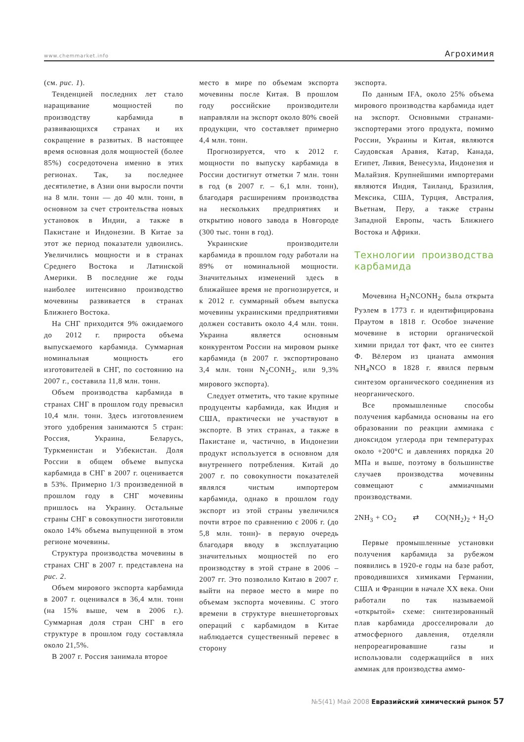www.chemmarket.info Агрохимия
(см. рис. 1).
Тенденцией последних лет стало наращивание мощностей по производству карбамида в развивающихся странах и их сокращение в развитых. В настоящее время основная доля мощностей (более 85%) сосредоточена именно в этих регионах. Так, за последнее десятилетие, в Азии они выросли почти на 8 млн. тонн — до 40 млн. тонн, в основном за счет строительства новых установок в Индии, а также в Пакистане и Индонезии. В Китае за этот же период показатели удвоились. Увеличились мощности и в странах Среднего Востока и Латинской Америки. В последние же годы наиболее интенсивно производство мочевины развивается в странах Ближнего Востока.
На СНГ приходится 9% ожидаемого до 2012 г. прироста объема выпускаемого карбамида. Суммарная номинальная мощность его изготовителей в СНГ, по состоянию на 2007 г., составила 11,8 млн. тонн.
Объем производства карбамида в странах СНГ в прошлом году превысил 10,4 млн. тонн. Здесь изготовлением этого удобрения занимаются 5 стран: Россия, Украина, Беларусь, Туркменистан и Узбекистан. Доля России в общем объеме выпуска карбамида в СНГ в 2007 г. оценивается в 53%. Примерно 1/3 произведенной в прошлом году в СНГ мочевины пришлось на Украину. Остальные страны СНГ в совокупности зиготовили около 14% объема выпущенной в этом регионе мочевины.
Структура производства мочевины в странах СНГ в 2007 г. представлена на рис. 2.
Объем мирового экспорта карбамида в 2007 г. оценивался в 36,4 млн. тонн (на 15% выше, чем в 2006 г.). Суммарная доля стран СНГ в его структуре в прошлом году составляла около 21,5%.
В 2007 г. Россия занимала второе
место в мире по объемам экспорта мочевины после Китая. В прошлом году российские производители направляли на экспорт около 80% своей продукции, что составляет примерно 4,4 млн. тонн.
Прогнозируется, что к 2012 г. мощности по выпуску карбамида в России достигнут отметки 7 млн. тонн в год (в 2007 г. – 6,1 млн. тонн), благодаря расширениям производства на нескольких предприятиях и открытию нового завода в Новгороде (300 тыс. тонн в год).
Украинские производители карбамида в прошлом году работали на 89% от номинальной мощности. Значительных изменений здесь в ближайшее время не прогнозируется, и к 2012 г. суммарный объем выпуска мочевины украинскими предприятиями должен составить около 4,4 млн. тонн. Украина является основным конкурентом России на мировом рынке карбамида (в 2007 г. экспортировано 3,4 млн. тонн N<sub>2</sub>CONH<sub>2</sub>, или 9,3% мирового экспорта).
Следует отметить, что такие крупные продуценты карбамида, как Индия и США, практически не участвуют в экспорте. В этих странах, а также в Пакистане и, частично, в Индонезии продукт используется в основном для внутреннего потребления. Китай до 2007 г. по совокупности показателей являлся чистым импортером карбамида, однако в прошлом году экспорт из этой страны увеличился почти втрое по сравнению с 2006 г. (до 5,8 млн. тонн)- в первую очередь благодаря вводу в эксплуатацию значительных мощностей по его производству в этой стране в 2006 – 2007 гг. Это позволило Китаю в 2007 г. выйти на первое место в мире по объемам экспорта мочевины. С этого времени в структуре внешнеторговых операций с карбамидом в Китае наблюдается существенный перевес в сторону
экспорта.
По данным IFA, около 25% объема мирового производства карбамида идет на экспорт. Основными странами-экспортерами этого продукта, помимо России, Украины и Китая, являются Саудовская Аравия, Катар, Канада, Египет, Ливия, Венесуэла, Индонезия и Малайзия. Крупнейшими импортерами являются Индия, Таиланд, Бразилия, Мексика, США, Турция, Австралия, Вьетнам, Перу, а также страны Западной Европы, часть Ближнего Востока и Африки.
Технологии производства карбамида
Мочевина H<sub>2</sub>NCONH<sub>2</sub> была открыта Руэлем в 1773 г. и идентифицирована Праутом в 1818 г. Особое значение мочевине в истории органической химии придал тот факт, что ее синтез Ф. Вёлером из цианата аммония NH<sub>4</sub>NCO в 1828 г. явился первым синтезом органического соединения из неорганического.
Все промышленные способы получения карбамида основаны на его образовании по реакции аммиака с диоксидом углерода при температурах около +200°С и давлениях порядка 20 МПа и выше, поэтому в большинстве случаев производства мочевины совмещают с аммиачными производствами.
2NH<sub>3</sub> + CO<sub>2</sub> ⇄ CO(NH<sub>2</sub>)<sub>2</sub> + H<sub>2</sub>O
Первые промышленные установки получения карбамида за рубежом появились в 1920-е годы на базе работ, проводившихся химиками Германии, США и Франции в начале XX века. Они работали по так называемой «открытой» схеме: синтезированный плав карбамида дросселировали до атмосферного давления, отделяли непрореагировавшие газы и использовали содержащийся в них аммиак для производства аммо-
№5(41) Май 2008 Евразийский химический рынок 57